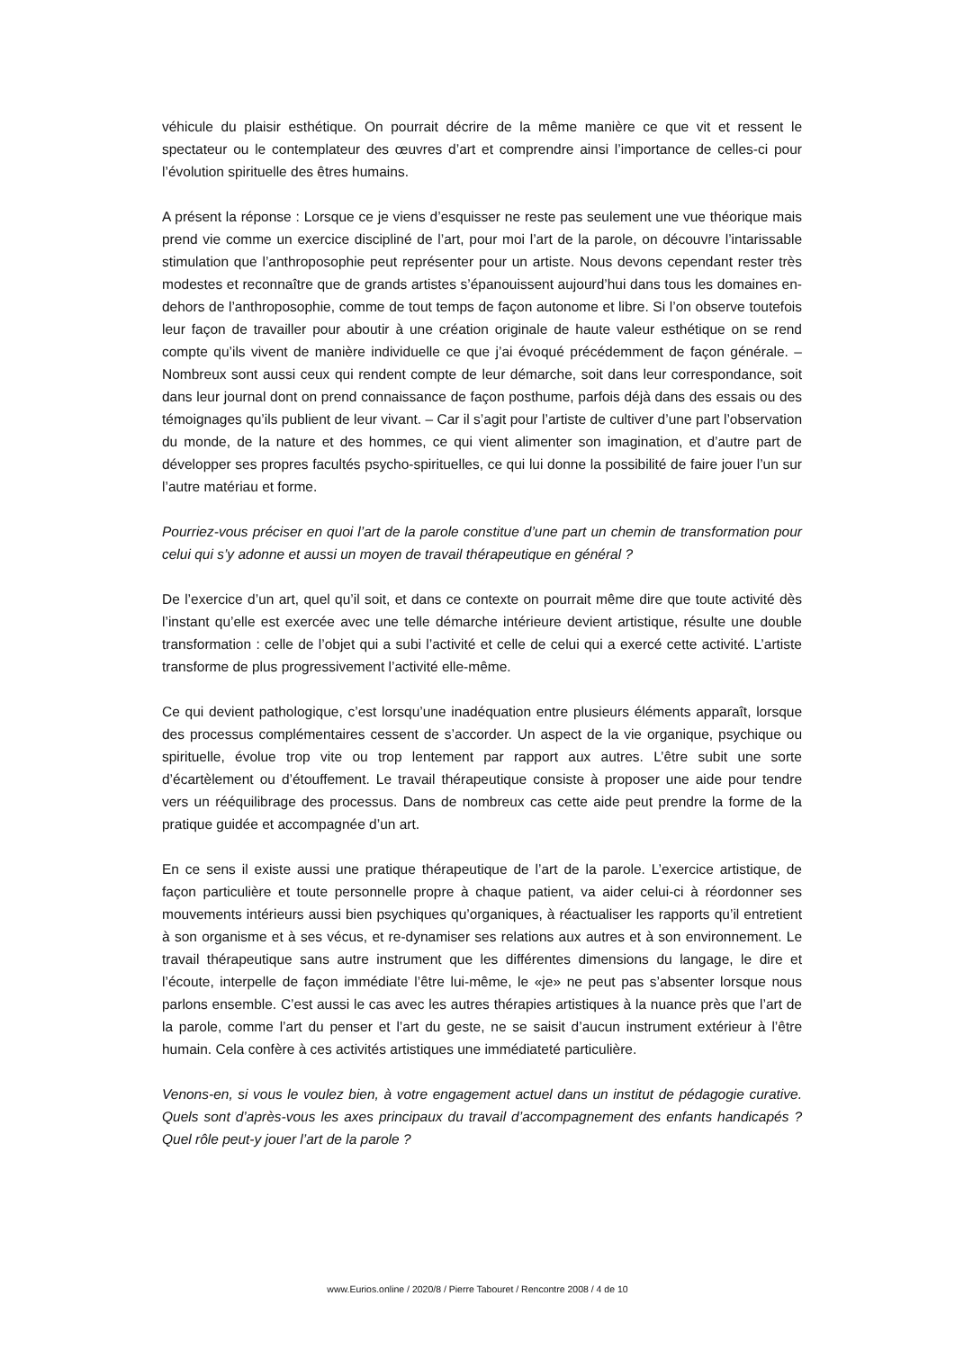véhicule du plaisir esthétique. On pourrait décrire de la même manière ce que vit et ressent le spectateur ou le contemplateur des œuvres d’art et comprendre ainsi l’importance de celles-ci pour l’évolution spirituelle des êtres humains.
A présent la réponse : Lorsque ce je viens d’esquisser ne reste pas seulement une vue théorique mais prend vie comme un exercice discipliné de l’art, pour moi l’art de la parole, on découvre l’intarissable stimulation que l’anthroposophie peut représenter pour un artiste. Nous devons cependant rester très modestes et reconnaître que de grands artistes s’épanouissent aujourd’hui dans tous les domaines en-dehors de l’anthroposophie, comme de tout temps de façon autonome et libre. Si l’on observe toutefois leur façon de travailler pour aboutir à une création originale de haute valeur esthétique on se rend compte qu’ils vivent de manière individuelle ce que j’ai évoqué précédemment de façon générale. – Nombreux sont aussi ceux qui rendent compte de leur démarche, soit dans leur correspondance, soit dans leur journal dont on prend connaissance de façon posthume, parfois déjà dans des essais ou des témoignages qu’ils publient de leur vivant. – Car il s’agit pour l’artiste de cultiver d’une part l’observation du monde, de la nature et des hommes, ce qui vient alimenter son imagination, et d’autre part de développer ses propres facultés psycho-spirituelles, ce qui lui donne la possibilité de faire jouer l’un sur l’autre matériau et forme.
Pourriez-vous préciser en quoi l’art de la parole constitue d’une part un chemin de transformation pour celui qui s’y adonne et aussi un moyen de travail thérapeutique en général ?
De l’exercice d’un art, quel qu’il soit, et dans ce contexte on pourrait même dire que toute activité dès l’instant qu’elle est exercée avec une telle démarche intérieure devient artistique, résulte une double transformation : celle de l’objet qui a subi l’activité et celle de celui qui a exercé cette activité. L’artiste transforme de plus progressivement l’activité elle-même.
Ce qui devient pathologique, c’est lorsqu’une inadéquation entre plusieurs éléments apparaît, lorsque des processus complémentaires cessent de s’accorder. Un aspect de la vie organique, psychique ou spirituelle, évolue trop vite ou trop lentement par rapport aux autres. L’être subit une sorte d’écartèlement ou d’étouffement. Le travail thérapeutique consiste à proposer une aide pour tendre vers un rééquilibrage des processus. Dans de nombreux cas cette aide peut prendre la forme de la pratique guidée et accompagnée d’un art.
En ce sens il existe aussi une pratique thérapeutique de l’art de la parole. L’exercice artistique, de façon particulière et toute personnelle propre à chaque patient, va aider celui-ci à réordonner ses mouvements intérieurs aussi bien psychiques qu’organiques, à réactualiser les rapports qu’il entretient à son organisme et à ses vécus, et re-dynamiser ses relations aux autres et à son environnement. Le travail thérapeutique sans autre instrument que les différentes dimensions du langage, le dire et l’écoute, interpelle de façon immédiate l’être lui-même, le «je» ne peut pas s’absenter lorsque nous parlons ensemble. C’est aussi le cas avec les autres thérapies artistiques à la nuance près que l’art de la parole, comme l’art du penser et l’art du geste, ne se saisit d’aucun instrument extérieur à l’être humain. Cela confère à ces activités artistiques une immédiateté particulière.
Venons-en, si vous le voulez bien, à votre engagement actuel dans un institut de pédagogie curative. Quels sont d’après-vous les axes principaux du travail d’accompagnement des enfants handicapés ? Quel rôle peut-y jouer l’art de la parole ?
www.Eurios.online / 2020/8 / Pierre Tabouret / Rencontre 2008 / 4 de 10